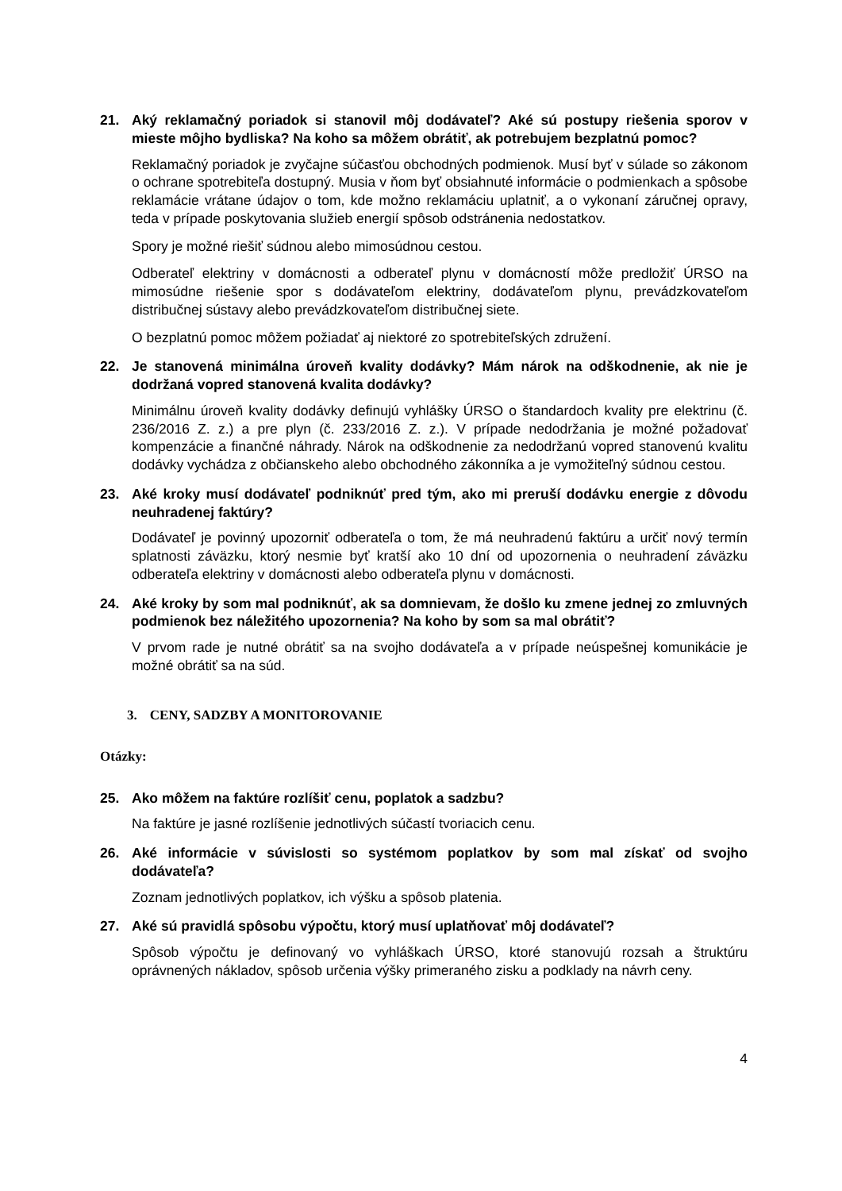21. Aký reklamačný poriadok si stanovil môj dodávateľ? Aké sú postupy riešenia sporov v mieste môjho bydliska? Na koho sa môžem obrátiť, ak potrebujem bezplatnú pomoc?
Reklamačný poriadok je zvyčajne súčasťou obchodných podmienok. Musí byť v súlade so zákonom o ochrane spotrebiteľa dostupný. Musia v ňom byť obsiahnuté informácie o podmienkach a spôsobe reklamácie vrátane údajov o tom, kde možno reklamáciu uplatniť, a o vykonaní záručnej opravy, teda v prípade poskytovania služieb energií spôsob odstránenia nedostatkov.
Spory je možné riešiť súdnou alebo mimosúdnou cestou.
Odberateľ elektriny v domácnosti a odberateľ plynu v domácností môže predložiť ÚRSO na mimosúdne riešenie spor s dodávateľom elektriny, dodávateľom plynu, prevádzkovateľom distribučnej sústavy alebo prevádzkovateľom distribučnej siete.
O bezplatnú pomoc môžem požiadať aj niektoré zo spotrebiteľských združení.
22. Je stanovená minimálna úroveň kvality dodávky? Mám nárok na odškodnenie, ak nie je dodržaná vopred stanovená kvalita dodávky?
Minimálnu úroveň kvality dodávky definujú vyhlášky ÚRSO o štandardoch kvality pre elektrinu (č. 236/2016 Z. z.) a pre plyn (č. 233/2016 Z. z.). V prípade nedodržania je možné požadovať kompenzácie a finančné náhrady. Nárok na odškodnenie za nedodržanú vopred stanovenú kvalitu dodávky vychádza z občianskeho alebo obchodného zákonníka a je vymožiteľný súdnou cestou.
23. Aké kroky musí dodávateľ podniknúť pred tým, ako mi preruší dodávku energie z dôvodu neuhradenej faktúry?
Dodávateľ je povinný upozorniť odberateľa o tom, že má neuhradenú faktúru a určiť nový termín splatnosti záväzku, ktorý nesmie byť kratší ako 10 dní od upozornenia o neuhradení záväzku odberateľa elektriny v domácnosti alebo odberateľa plynu v domácnosti.
24. Aké kroky by som mal podniknúť, ak sa domnievam, že došlo ku zmene jednej zo zmluvných podmienok bez náležitého upozornenia? Na koho by som sa mal obrátiť?
V prvom rade je nutné obrátiť sa na svojho dodávateľa a v prípade neúspešnej komunikácie je možné obrátiť sa na súd.
3. CENY, SADZBY A MONITOROVANIE
Otázky:
25. Ako môžem na faktúre rozlíšiť cenu, poplatok a sadzbu?
Na faktúre je jasné rozlíšenie jednotlivých súčastí tvoriacich cenu.
26. Aké informácie v súvislosti so systémom poplatkov by som mal získať od svojho dodávateľa?
Zoznam jednotlivých poplatkov, ich výšku a spôsob platenia.
27. Aké sú pravidlá spôsobu výpočtu, ktorý musí uplatňovať môj dodávateľ?
Spôsob výpočtu je definovaný vo vyhláškach ÚRSO, ktoré stanovujú rozsah a štruktúru oprávnených nákladov, spôsob určenia výšky primeraného zisku a podklady na návrh ceny.
4